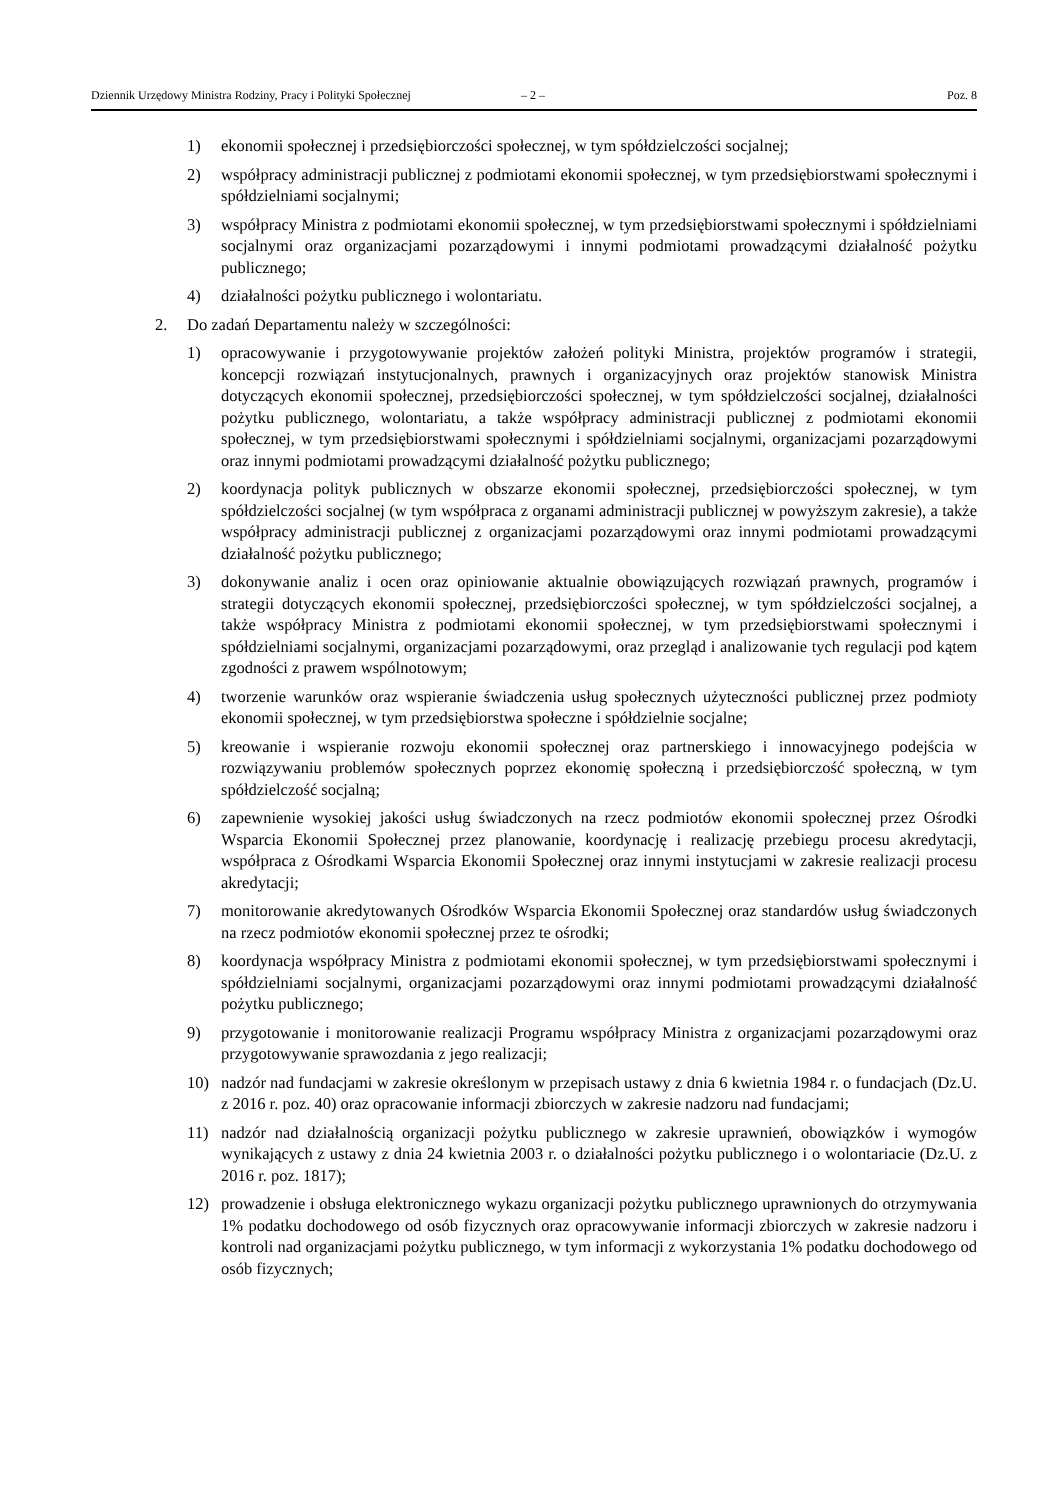Dziennik Urzędowy Ministra Rodziny, Pracy i Polityki Społecznej – 2 – Poz. 8
1) ekonomii społecznej i przedsiębiorczości społecznej, w tym spółdzielczości socjalnej;
2) współpracy administracji publicznej z podmiotami ekonomii społecznej, w tym przedsiębiorstwami społecznymi i spółdzielniami socjalnymi;
3) współpracy Ministra z podmiotami ekonomii społecznej, w tym przedsiębiorstwami społecznymi i spółdzielniami socjalnymi oraz organizacjami pozarządowymi i innymi podmiotami prowadzącymi działalność pożytku publicznego;
4) działalności pożytku publicznego i wolontariatu.
2. Do zadań Departamentu należy w szczególności:
1) opracowywanie i przygotowywanie projektów założeń polityki Ministra, projektów programów i strategii, koncepcji rozwiązań instytucjonalnych, prawnych i organizacyjnych oraz projektów stanowisk Ministra dotyczących ekonomii społecznej, przedsiębiorczości społecznej, w tym spółdzielczości socjalnej, działalności pożytku publicznego, wolontariatu, a także współpracy administracji publicznej z podmiotami ekonomii społecznej, w tym przedsiębiorstwami społecznymi i spółdzielniami socjalnymi, organizacjami pozarządowymi oraz innymi podmiotami prowadzącymi działalność pożytku publicznego;
2) koordynacja polityk publicznych w obszarze ekonomii społecznej, przedsiębiorczości społecznej, w tym spółdzielczości socjalnej (w tym współpraca z organami administracji publicznej w powyższym zakresie), a także współpracy administracji publicznej z organizacjami pozarządowymi oraz innymi podmiotami prowadzącymi działalność pożytku publicznego;
3) dokonywanie analiz i ocen oraz opiniowanie aktualnie obowiązujących rozwiązań prawnych, programów i strategii dotyczących ekonomii społecznej, przedsiębiorczości społecznej, w tym spółdzielczości socjalnej, a także współpracy Ministra z podmiotami ekonomii społecznej, w tym przedsiębiorstwami społecznymi i spółdzielniami socjalnymi, organizacjami pozarządowymi, oraz przegląd i analizowanie tych regulacji pod kątem zgodności z prawem wspólnotowym;
4) tworzenie warunków oraz wspieranie świadczenia usług społecznych użyteczności publicznej przez podmioty ekonomii społecznej, w tym przedsiębiorstwa społeczne i spółdzielnie socjalne;
5) kreowanie i wspieranie rozwoju ekonomii społecznej oraz partnerskiego i innowacyjnego podejścia w rozwiązywaniu problemów społecznych poprzez ekonomię społeczną i przedsiębiorczość społeczną, w tym spółdzielczość socjalną;
6) zapewnienie wysokiej jakości usług świadczonych na rzecz podmiotów ekonomii społecznej przez Ośrodki Wsparcia Ekonomii Społecznej przez planowanie, koordynację i realizację przebiegu procesu akredytacji, współpraca z Ośrodkami Wsparcia Ekonomii Społecznej oraz innymi instytucjami w zakresie realizacji procesu akredytacji;
7) monitorowanie akredytowanych Ośrodków Wsparcia Ekonomii Społecznej oraz standardów usług świadczonych na rzecz podmiotów ekonomii społecznej przez te ośrodki;
8) koordynacja współpracy Ministra z podmiotami ekonomii społecznej, w tym przedsiębiorstwami społecznymi i spółdzielniami socjalnymi, organizacjami pozarządowymi oraz innymi podmiotami prowadzącymi działalność pożytku publicznego;
9) przygotowanie i monitorowanie realizacji Programu współpracy Ministra z organizacjami pozarządowymi oraz przygotowywanie sprawozdania z jego realizacji;
10) nadzór nad fundacjami w zakresie określonym w przepisach ustawy z dnia 6 kwietnia 1984 r. o fundacjach (Dz.U. z 2016 r. poz. 40) oraz opracowanie informacji zbiorczych w zakresie nadzoru nad fundacjami;
11) nadzór nad działalnością organizacji pożytku publicznego w zakresie uprawnień, obowiązków i wymogów wynikających z ustawy z dnia 24 kwietnia 2003 r. o działalności pożytku publicznego i o wolontariacie (Dz.U. z 2016 r. poz. 1817);
12) prowadzenie i obsługa elektronicznego wykazu organizacji pożytku publicznego uprawnionych do otrzymywania 1% podatku dochodowego od osób fizycznych oraz opracowywanie informacji zbiorczych w zakresie nadzoru i kontroli nad organizacjami pożytku publicznego, w tym informacji z wykorzystania 1% podatku dochodowego od osób fizycznych;